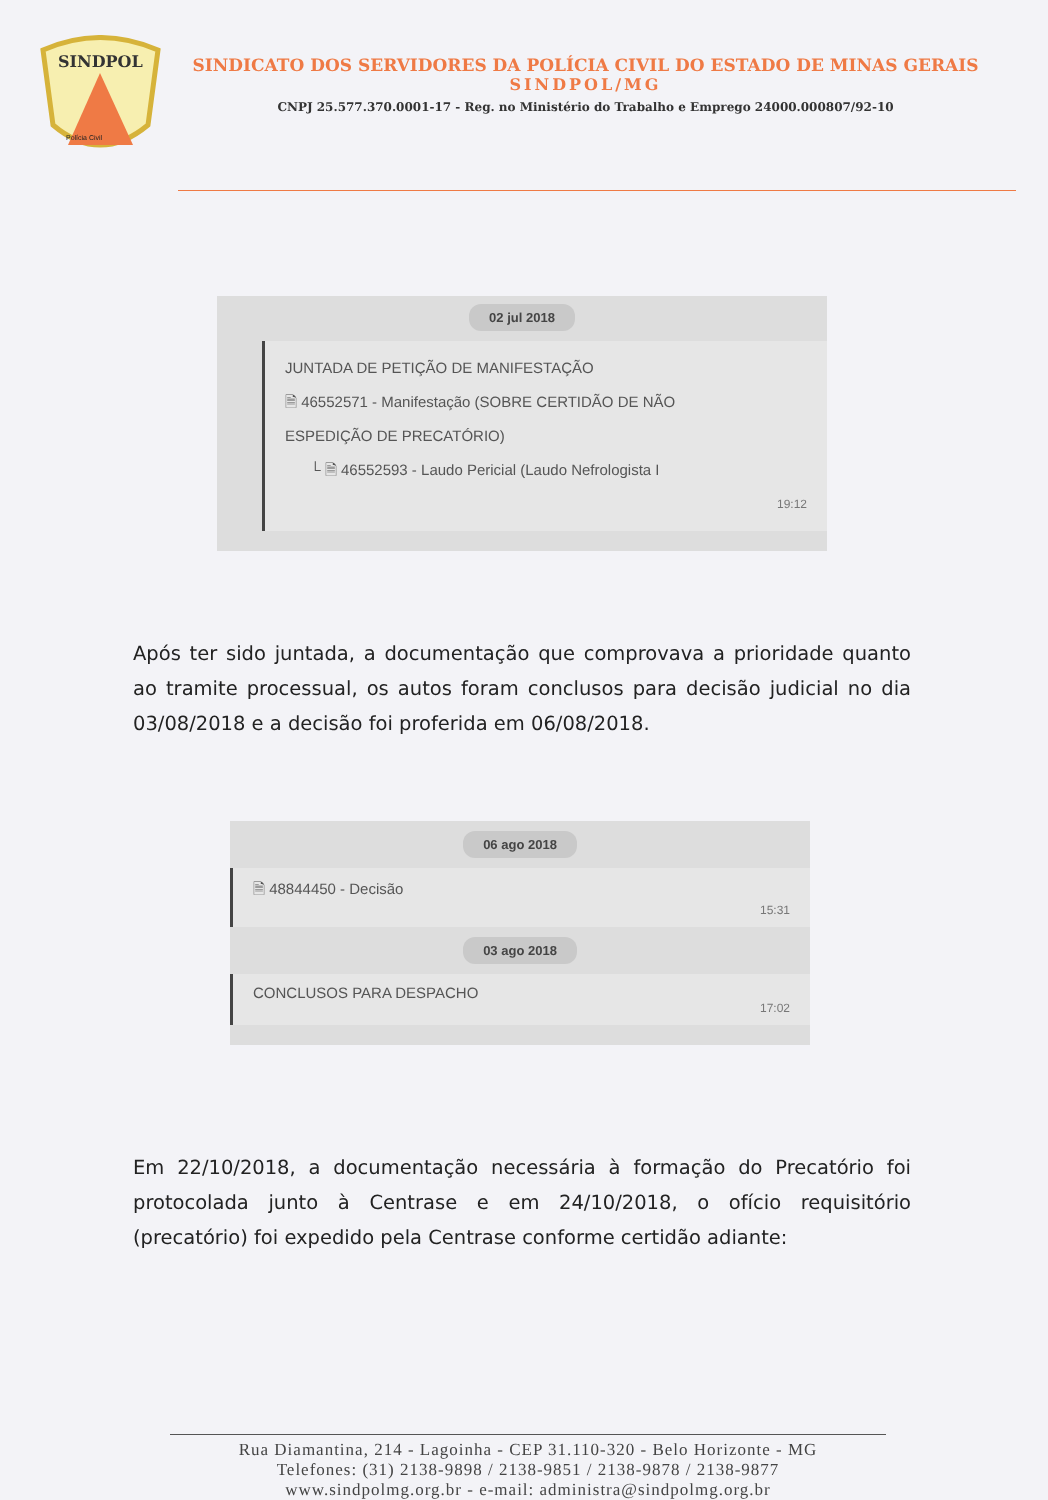SINDPOL
Polícia Civil
SINDICATO DOS SERVIDORES DA POLÍCIA CIVIL DO ESTADO DE MINAS GERAIS
SINDPOL/MG
CNPJ 25.577.370.0001-17 - Reg. no Ministério do Trabalho e Emprego 24000.000807/92-10
02 jul 2018
JUNTADA DE PETIÇÃO DE MANIFESTAÇÃO
🗎 46552571 - Manifestação (SOBRE CERTIDÃO DE NÃO
ESPEDIÇÃO DE PRECATÓRIO)
└ 🗎 46552593 - Laudo Pericial (Laudo Nefrologista I
19:12
Após ter sido juntada, a documentação que comprovava a prioridade quanto ao tramite processual, os autos foram conclusos para decisão judicial no dia 03/08/2018 e a decisão foi proferida em 06/08/2018.
06 ago 2018
🗎 48844450 - Decisão
15:31
03 ago 2018
CONCLUSOS PARA DESPACHO
17:02
Em 22/10/2018, a documentação necessária à formação do Precatório foi protocolada junto à Centrase e em 24/10/2018, o ofício requisitório (precatório) foi expedido pela Centrase conforme certidão adiante:
Rua Diamantina, 214 - Lagoinha - CEP 31.110-320 - Belo Horizonte - MG
Telefones: (31) 2138-9898 / 2138-9851 / 2138-9878 / 2138-9877
www.sindpolmg.org.br - e-mail: administra@sindpolmg.org.br